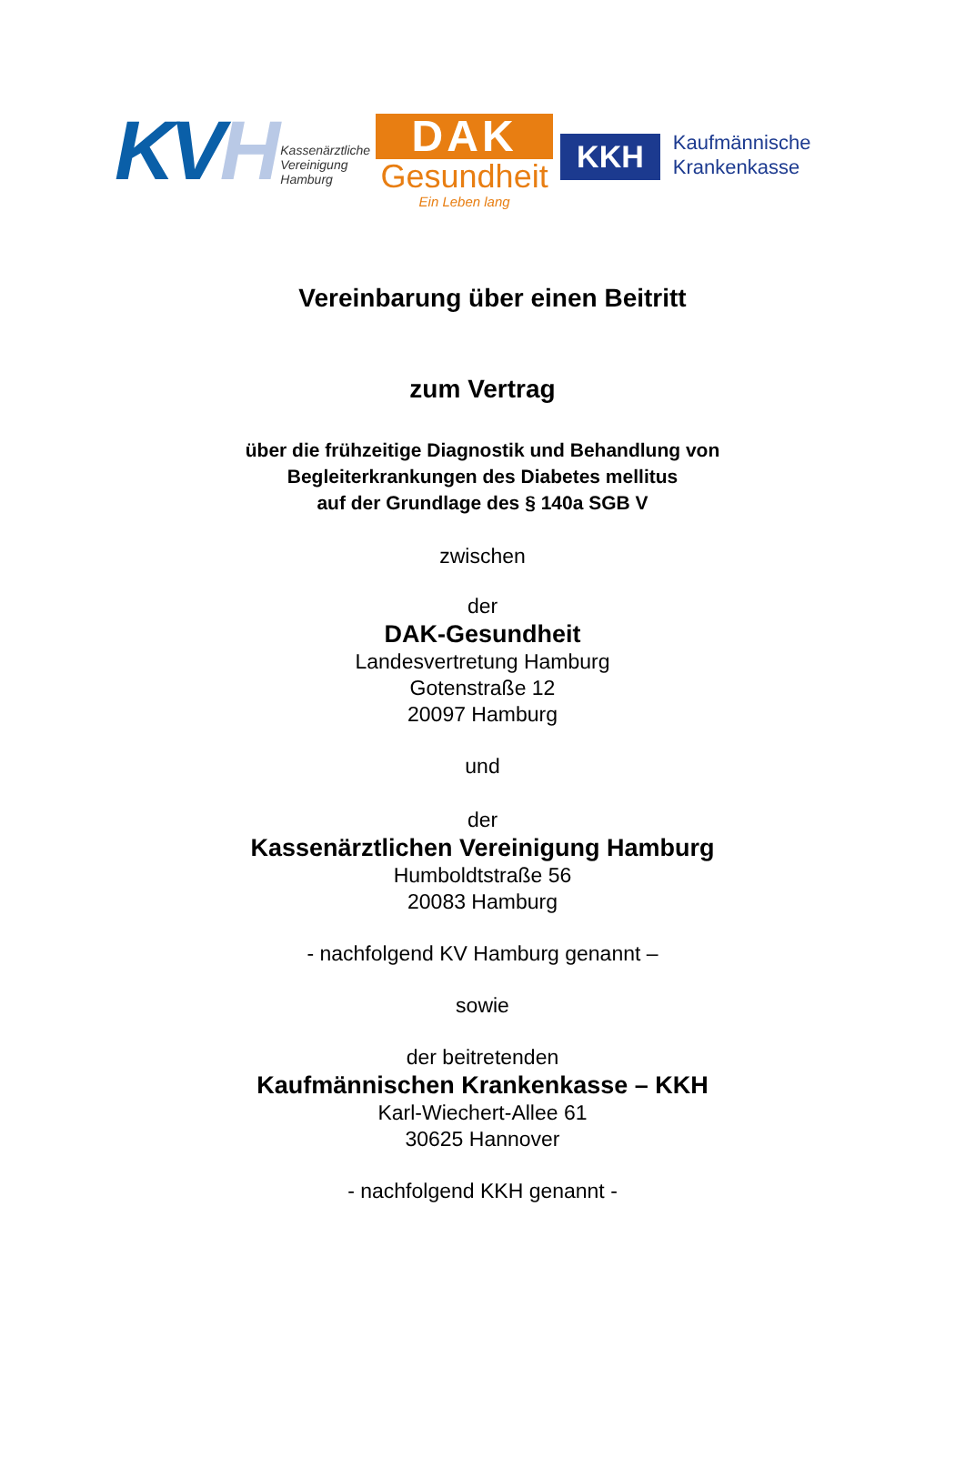KVH
Kassenärztliche
Vereinigung
Hamburg
DAK
Gesundheit
Ein Leben lang
KKH
Kaufmännische
Krankenkasse
Vereinbarung über einen Beitritt
zum Vertrag
über die frühzeitige Diagnostik und Behandlung von
Begleiterkrankungen des Diabetes mellitus
auf der Grundlage des § 140a SGB V
zwischen
der
DAK-Gesundheit
Landesvertretung Hamburg
Gotenstraße 12
20097 Hamburg
und
der
Kassenärztlichen Vereinigung Hamburg
Humboldtstraße 56
20083 Hamburg
- nachfolgend KV Hamburg genannt –
sowie
der beitretenden
Kaufmännischen Krankenkasse – KKH
Karl-Wiechert-Allee 61
30625 Hannover
- nachfolgend KKH genannt -